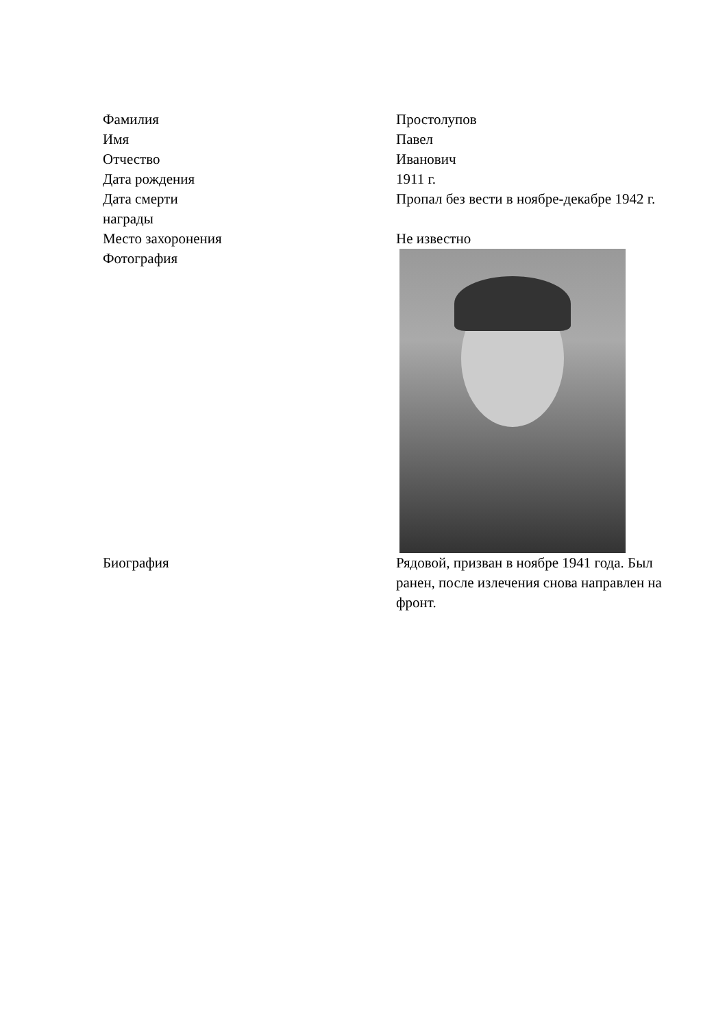| Фамилия | Простолупов |
| Имя | Павел |
| Отчество | Иванович |
| Дата рождения | 1911 г. |
| Дата смерти | Пропал без вести в ноябре-декабре 1942 г. |
| награды | |
| Место захоронения | Не известно |
| Фотография | |
| Биография | Рядовой, призван в ноябре 1941 года. Был ранен, после излечения снова направлен на фронт. |